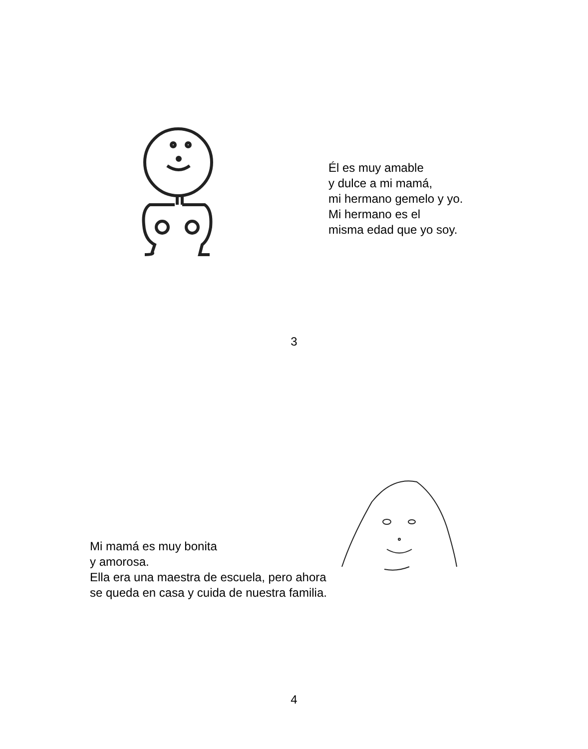Él es muy amable
y dulce a mi mamá,
mi hermano gemelo y yo.
Mi hermano es el
misma edad que yo soy.
3
Mi mamá es muy bonita
y amorosa.
Ella era una maestra de escuela, pero ahora
se queda en casa y cuida de nuestra familia.
4